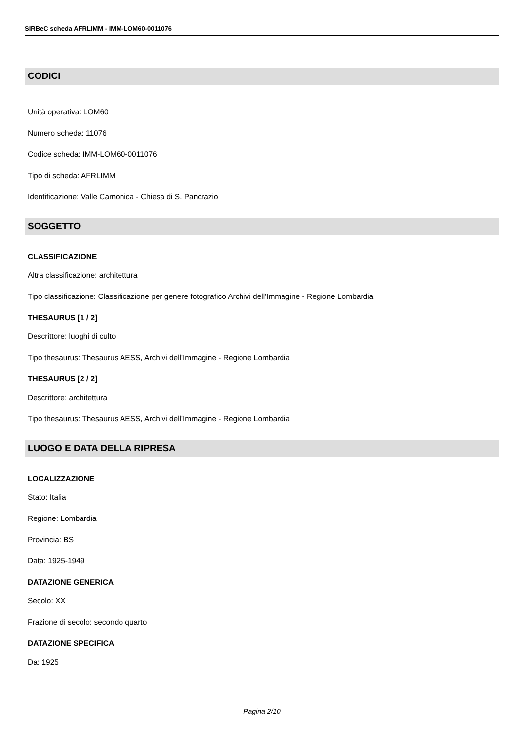SIRBeC scheda AFRLIMM - IMM-LOM60-0011076
CODICI
Unità operativa: LOM60
Numero scheda: 11076
Codice scheda: IMM-LOM60-0011076
Tipo di scheda: AFRLIMM
Identificazione: Valle Camonica - Chiesa di S. Pancrazio
SOGGETTO
CLASSIFICAZIONE
Altra classificazione: architettura
Tipo classificazione: Classificazione per genere fotografico Archivi dell'Immagine - Regione Lombardia
THESAURUS [1 / 2]
Descrittore: luoghi di culto
Tipo thesaurus: Thesaurus AESS, Archivi dell'Immagine - Regione Lombardia
THESAURUS [2 / 2]
Descrittore: architettura
Tipo thesaurus: Thesaurus AESS, Archivi dell'Immagine - Regione Lombardia
LUOGO E DATA DELLA RIPRESA
LOCALIZZAZIONE
Stato: Italia
Regione: Lombardia
Provincia: BS
Data: 1925-1949
DATAZIONE GENERICA
Secolo: XX
Frazione di secolo: secondo quarto
DATAZIONE SPECIFICA
Da: 1925
Pagina 2/10